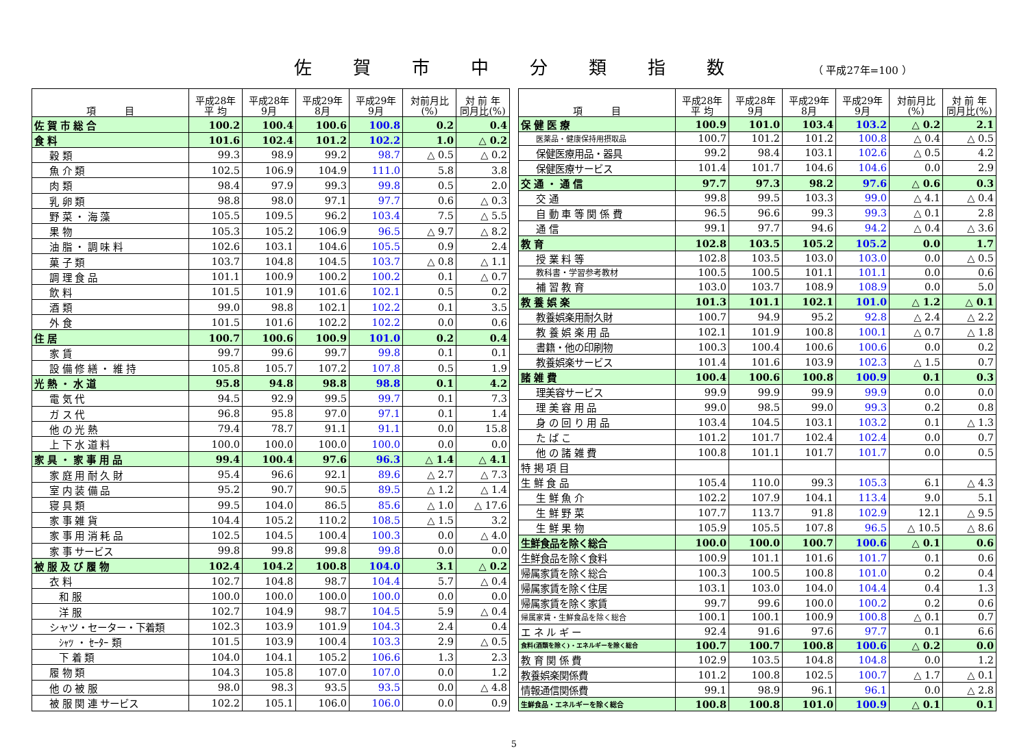佐賀市中分類指数 （ 平成27年=100 ）
| 項 目 | 平成28年 平 均 | 平成28年 9月 | 平成29年 8月 | 平成29年 9月 | 対前月比 (%) | 対 前 年 同月比(%) |
| --- | --- | --- | --- | --- | --- | --- |
| 佐 賀 市 総 合 | 100.2 | 100.4 | 100.6 | 100.8 | 0.2 | 0.4 |
| 食 料 | 101.6 | 102.4 | 101.2 | 102.2 | 1.0 | △ 0.2 |
| 穀 類 | 99.3 | 98.9 | 99.2 | 98.7 | △ 0.5 | △ 0.2 |
| 魚 介 類 | 102.5 | 106.9 | 104.9 | 111.0 | 5.8 | 3.8 |
| 肉 類 | 98.4 | 97.9 | 99.3 | 99.8 | 0.5 | 2.0 |
| 乳 卵 類 | 98.8 | 98.0 | 97.1 | 97.7 | 0.6 | △ 0.3 |
| 野 菜 ・ 海 藻 | 105.5 | 109.5 | 96.2 | 103.4 | 7.5 | △ 5.5 |
| 果 物 | 105.3 | 105.2 | 106.9 | 96.5 | △ 9.7 | △ 8.2 |
| 油 脂 ・ 調 味 料 | 102.6 | 103.1 | 104.6 | 105.5 | 0.9 | 2.4 |
| 菓 子 類 | 103.7 | 104.8 | 104.5 | 103.7 | △ 0.8 | △ 1.1 |
| 調 理 食 品 | 101.1 | 100.9 | 100.2 | 100.2 | 0.1 | △ 0.7 |
| 飲 料 | 101.5 | 101.9 | 101.6 | 102.1 | 0.5 | 0.2 |
| 酒 類 | 99.0 | 98.8 | 102.1 | 102.2 | 0.1 | 3.5 |
| 外 食 | 101.5 | 101.6 | 102.2 | 102.2 | 0.0 | 0.6 |
| 住 居 | 100.7 | 100.6 | 100.9 | 101.0 | 0.2 | 0.4 |
| 家 賃 | 99.7 | 99.6 | 99.7 | 99.8 | 0.1 | 0.1 |
| 設 備 修 繕 ・ 維 持 | 105.8 | 105.7 | 107.2 | 107.8 | 0.5 | 1.9 |
| 光 熱 ・ 水 道 | 95.8 | 94.8 | 98.8 | 98.8 | 0.1 | 4.2 |
| 電 気 代 | 94.5 | 92.9 | 99.5 | 99.7 | 0.1 | 7.3 |
| ガ ス 代 | 96.8 | 95.8 | 97.0 | 97.1 | 0.1 | 1.4 |
| 他 の 光 熱 | 79.4 | 78.7 | 91.1 | 91.1 | 0.0 | 15.8 |
| 上 下 水 道 料 | 100.0 | 100.0 | 100.0 | 100.0 | 0.0 | 0.0 |
| 家 具 ・ 家 事 用 品 | 99.4 | 100.4 | 97.6 | 96.3 | △ 1.4 | △ 4.1 |
| 家 庭 用 耐 久 財 | 95.4 | 96.6 | 92.1 | 89.6 | △ 2.7 | △ 7.3 |
| 室 内 装 備 品 | 95.2 | 90.7 | 90.5 | 89.5 | △ 1.2 | △ 1.4 |
| 寝 具 類 | 99.5 | 104.0 | 86.5 | 85.6 | △ 1.0 | △ 17.6 |
| 家 事 雑 貨 | 104.4 | 105.2 | 110.2 | 108.5 | △ 1.5 | 3.2 |
| 家 事 用 消 耗 品 | 102.5 | 104.5 | 100.4 | 100.3 | 0.0 | △ 4.0 |
| 家 事 サービス | 99.8 | 99.8 | 99.8 | 99.8 | 0.0 | 0.0 |
| 被 服 及 び 履 物 | 102.4 | 104.2 | 100.8 | 104.0 | 3.1 | △ 0.2 |
| 衣 料 | 102.7 | 104.8 | 98.7 | 104.4 | 5.7 | △ 0.4 |
| 和 服 | 100.0 | 100.0 | 100.0 | 100.0 | 0.0 | 0.0 |
| 洋 服 | 102.7 | 104.9 | 98.7 | 104.5 | 5.9 | △ 0.4 |
| シャツ・セーター・下着類 | 102.3 | 103.9 | 101.9 | 104.3 | 2.4 | 0.4 |
| ｼｬﾂ ・ ｾｰﾀｰ 類 | 101.5 | 103.9 | 100.4 | 103.3 | 2.9 | △ 0.5 |
| 下 着 類 | 104.0 | 104.1 | 105.2 | 106.6 | 1.3 | 2.3 |
| 履 物 類 | 104.3 | 105.8 | 107.0 | 107.0 | 0.0 | 1.2 |
| 他 の 被 服 | 98.0 | 98.3 | 93.5 | 93.5 | 0.0 | △ 4.8 |
| 被 服 関 連 サービス | 102.2 | 105.1 | 106.0 | 106.0 | 0.0 | 0.9 |
| 項 目 | 平成28年 平 均 | 平成28年 9月 | 平成29年 8月 | 平成29年 9月 | 対前月比 (%) | 対 前 年 同月比(%) |
| --- | --- | --- | --- | --- | --- | --- |
| 保 健 医 療 | 100.9 | 101.0 | 103.4 | 103.2 | △ 0.2 | 2.1 |
| 医薬品・健康保持用摂取品 | 100.7 | 101.2 | 101.2 | 100.8 | △ 0.4 | △ 0.5 |
| 保健医療用品・器具 | 99.2 | 98.4 | 103.1 | 102.6 | △ 0.5 | 4.2 |
| 保健医療サービス | 101.4 | 101.7 | 104.6 | 104.6 | 0.0 | 2.9 |
| 交 通 ・ 通 信 | 97.7 | 97.3 | 98.2 | 97.6 | △ 0.6 | 0.3 |
| 交 通 | 99.8 | 99.5 | 103.3 | 99.0 | △ 4.1 | △ 0.4 |
| 自 動 車 等 関 係 費 | 96.5 | 96.6 | 99.3 | 99.3 | △ 0.1 | 2.8 |
| 通 信 | 99.1 | 97.7 | 94.6 | 94.2 | △ 0.4 | △ 3.6 |
| 教 育 | 102.8 | 103.5 | 105.2 | 105.2 | 0.0 | 1.7 |
| 授 業 料 等 | 102.8 | 103.5 | 103.0 | 103.0 | 0.0 | △ 0.5 |
| 教科書・学習参考教材 | 100.5 | 100.5 | 101.1 | 101.1 | 0.0 | 0.6 |
| 補 習 教 育 | 103.0 | 103.7 | 108.9 | 108.9 | 0.0 | 5.0 |
| 教 養 娯 楽 | 101.3 | 101.1 | 102.1 | 101.0 | △ 1.2 | △ 0.1 |
| 教養娯楽用耐久財 | 100.7 | 94.9 | 95.2 | 92.8 | △ 2.4 | △ 2.2 |
| 教 養 娯 楽 用 品 | 102.1 | 101.9 | 100.8 | 100.1 | △ 0.7 | △ 1.8 |
| 書籍・他の印刷物 | 100.3 | 100.4 | 100.6 | 100.6 | 0.0 | 0.2 |
| 教養娯楽サービス | 101.4 | 101.6 | 103.9 | 102.3 | △ 1.5 | 0.7 |
| 諸 雑 費 | 100.4 | 100.6 | 100.8 | 100.9 | 0.1 | 0.3 |
| 理美容サービス | 99.9 | 99.9 | 99.9 | 99.9 | 0.0 | 0.0 |
| 理 美 容 用 品 | 99.0 | 98.5 | 99.0 | 99.3 | 0.2 | 0.8 |
| 身 の 回 り 用 品 | 103.4 | 104.5 | 103.1 | 103.2 | 0.1 | △ 1.3 |
| た ば こ | 101.2 | 101.7 | 102.4 | 102.4 | 0.0 | 0.7 |
| 他 の 諸 雑 費 | 100.8 | 101.1 | 101.7 | 101.7 | 0.0 | 0.5 |
| 特 掲 項 目 | | | | | | |
| 生 鮮 食 品 | 105.4 | 110.0 | 99.3 | 105.3 | 6.1 | △ 4.3 |
| 生 鮮 魚 介 | 102.2 | 107.9 | 104.1 | 113.4 | 9.0 | 5.1 |
| 生 鮮 野 菜 | 107.7 | 113.7 | 91.8 | 102.9 | 12.1 | △ 9.5 |
| 生 鮮 果 物 | 105.9 | 105.5 | 107.8 | 96.5 | △ 10.5 | △ 8.6 |
| 生鮮食品を除く総合 | 100.0 | 100.0 | 100.7 | 100.6 | △ 0.1 | 0.6 |
| 生鮮食品を除く食料 | 100.9 | 101.1 | 101.6 | 101.7 | 0.1 | 0.6 |
| 帰属家賃を除く総合 | 100.3 | 100.5 | 100.8 | 101.0 | 0.2 | 0.4 |
| 帰属家賃を除く住居 | 103.1 | 103.0 | 104.0 | 104.4 | 0.4 | 1.3 |
| 帰属家賃を除く家賃 | 99.7 | 99.6 | 100.0 | 100.2 | 0.2 | 0.6 |
| 帰属家賃・生鮮食品を除く総合 | 100.1 | 100.1 | 100.9 | 100.8 | △ 0.1 | 0.7 |
| エ ネ ル ギ ー | 92.4 | 91.6 | 97.6 | 97.7 | 0.1 | 6.6 |
| 食料(酒類を除く)・エネルギーを除く総合 | 100.7 | 100.7 | 100.8 | 100.6 | △ 0.2 | 0.0 |
| 教 育 関 係 費 | 102.9 | 103.5 | 104.8 | 104.8 | 0.0 | 1.2 |
| 教養娯楽関係費 | 101.2 | 100.8 | 102.5 | 100.7 | △ 1.7 | △ 0.1 |
| 情報通信関係費 | 99.1 | 98.9 | 96.1 | 96.1 | 0.0 | △ 2.8 |
| 生鮮食品・エネルギーを除く総合 | 100.8 | 100.8 | 101.0 | 100.9 | △ 0.1 | 0.1 |
5